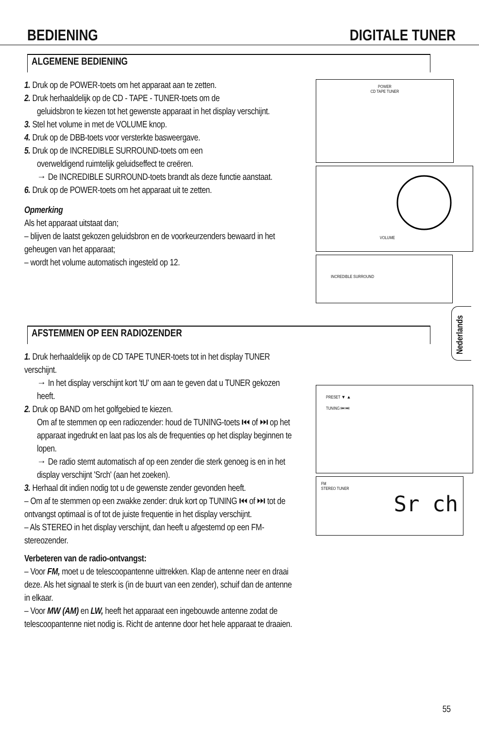BEDIENING DIGITALE TUNER
ALGEMENE BEDIENING
1. Druk op de POWER-toets om het apparaat aan te zetten.
2. Druk herhaaldelijk op de CD - TAPE - TUNER-toets om de
geluidsbron te kiezen tot het gewenste apparaat in het display verschijnt.
3. Stel het volume in met de VOLUME knop.
4. Druk op de DBB-toets voor versterkte basweergave.
5. Druk op de INCREDIBLE SURROUND-toets om een
overweldigend ruimtelijk geluidseffect te creëren.
→ De INCREDIBLE SURROUND-toets brandt als deze functie aanstaat.
6. Druk op de POWER-toets om het apparaat uit te zetten.
Opmerking
Als het apparaat uitstaat dan;
– blijven de laatst gekozen geluidsbron en de voorkeurzenders bewaard in het geheugen van het apparaat;
– wordt het volume automatisch ingesteld op 12.
POWER
CD TAPE TUNER
VOLUME
INCREDIBLE SURROUND
AFSTEMMEN OP EEN RADIOZENDER
1. Druk herhaaldelijk op de CD TAPE TUNER-toets tot in het display TUNER verschijnt.
→ In het display verschijnt kort 'tU' om aan te geven dat u TUNER gekozen heeft.
2. Druk op BAND om het golfgebied te kiezen.
Om af te stemmen op een radiozender: houd de TUNING-toets ⏮ of ⏭ op het apparaat ingedrukt en laat pas los als de frequenties op het display beginnen te lopen.
→ De radio stemt automatisch af op een zender die sterk genoeg is en in het display verschijnt 'Srch' (aan het zoeken).
3. Herhaal dit indien nodig tot u de gewenste zender gevonden heeft.
– Om af te stemmen op een zwakke zender: druk kort op TUNING ⏮ of ⏭ tot de ontvangst optimaal is of tot de juiste frequentie in het display verschijnt.
– Als STEREO in het display verschijnt, dan heeft u afgestemd op een FM-stereozender.
Verbeteren van de radio-ontvangst:
– Voor FM, moet u de telescoopantenne uittrekken. Klap de antenne neer en draai deze. Als het signaal te sterk is (in de buurt van een zender), schuif dan de antenne in elkaar.
– Voor MW (AM) en LW, heeft het apparaat een ingebouwde antenne zodat de telescoopantenne niet nodig is. Richt de antenne door het hele apparaat te draaien.
PRESET ▼ ▲
TUNING ⏮ ⏭
FM
STEREO TUNER
Sr ch
Nederlands
55